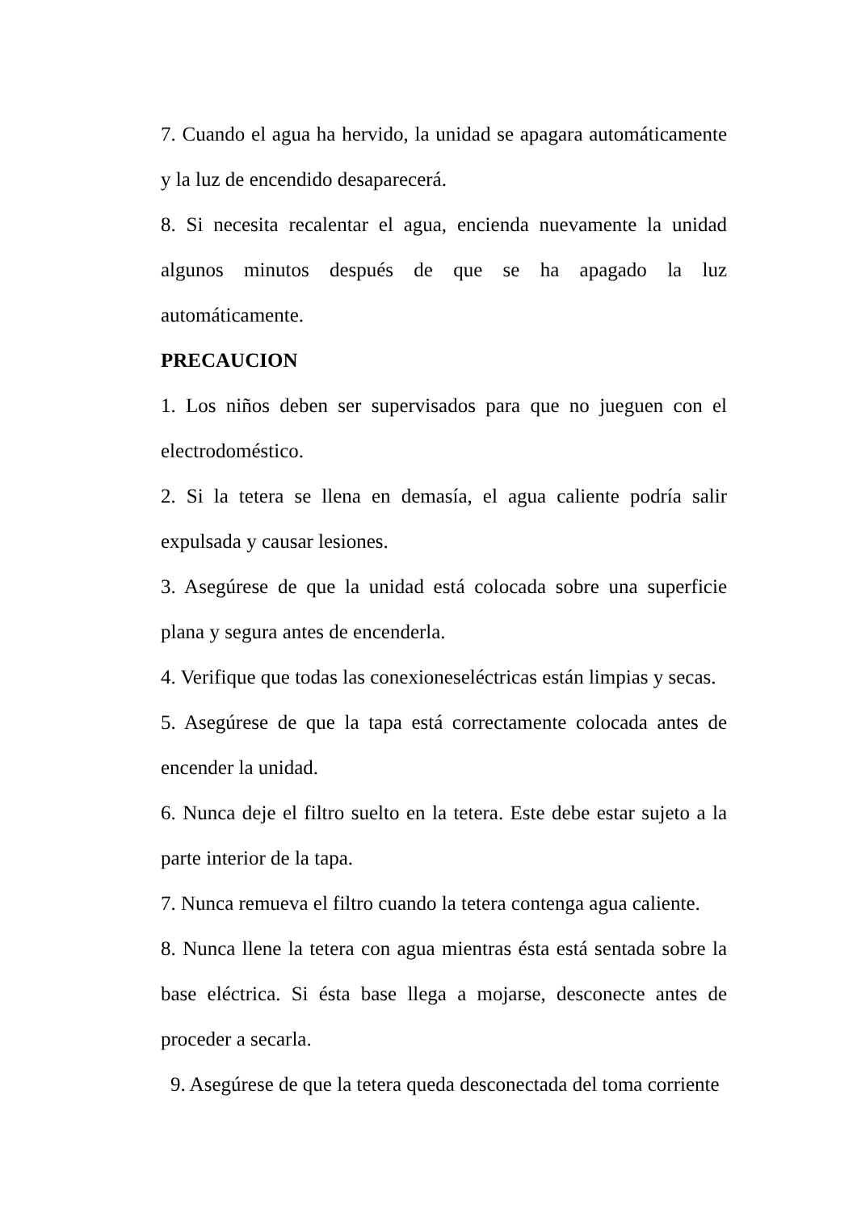7. Cuando el agua ha hervido, la unidad se apagara automáticamente y la luz de encendido desaparecerá.
8. Si necesita recalentar el agua, encienda nuevamente la unidad algunos minutos después de que se ha apagado la luz automáticamente.
PRECAUCION
1. Los niños deben ser supervisados para que no jueguen con el electrodoméstico.
2. Si la tetera se llena en demasía, el agua caliente podría salir expulsada y causar lesiones.
3. Asegúrese de que la unidad está colocada sobre una superficie plana y segura antes de encenderla.
4. Verifique que todas las conexioneseléctricas están limpias y secas.
5. Asegúrese de que la tapa está correctamente colocada antes de encender la unidad.
6. Nunca deje el filtro suelto en la tetera. Este debe estar sujeto a la parte interior de la tapa.
7. Nunca remueva el filtro cuando la tetera contenga agua caliente.
8. Nunca llene la tetera con agua mientras ésta está sentada sobre la base eléctrica. Si ésta base llega a mojarse, desconecte antes de proceder a secarla.
9. Asegúrese de que la tetera queda desconectada del toma corriente